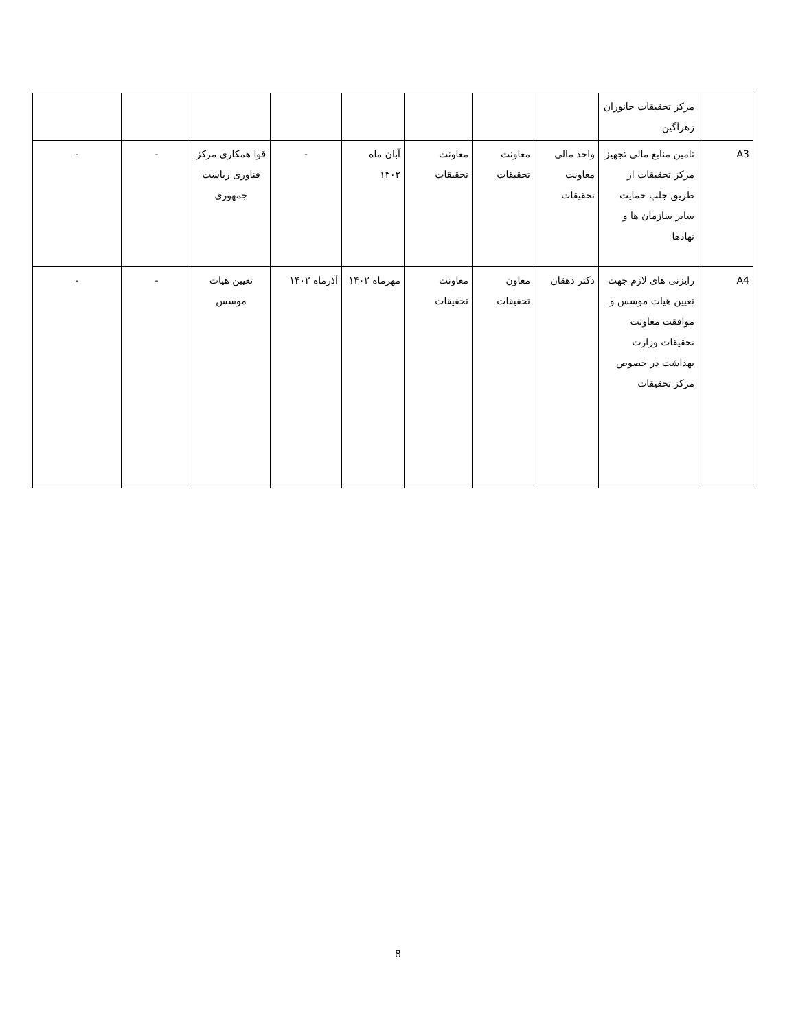| | مرکز تحقیقات جانوران زهرآگین | | | | | | | | |
| A3 | تامین منابع مالی تجهیز مرکز تحقیقات از طریق جلب حمایت سایر سازمان ها و نهادها | واحد مالی معاونت تحقیقات | معاونت تحقیقات | معاونت تحقیقات | آبان ماه ۱۴۰۲ | - | قوا همکاری مرکز فناوری ریاست جمهوری | - | - |
| A4 | رایزنی های لازم جهت تعیین هیات موسس و موافقت معاونت تحقیقات وزارت بهداشت در خصوص مرکز تحقیقات | دکتر دهقان | معاون تحقیقات | معاونت تحقیقات | مهرماه ۱۴۰۲ | آذرماه ۱۴۰۲ | تعیین هیات موسس | - | - |
8